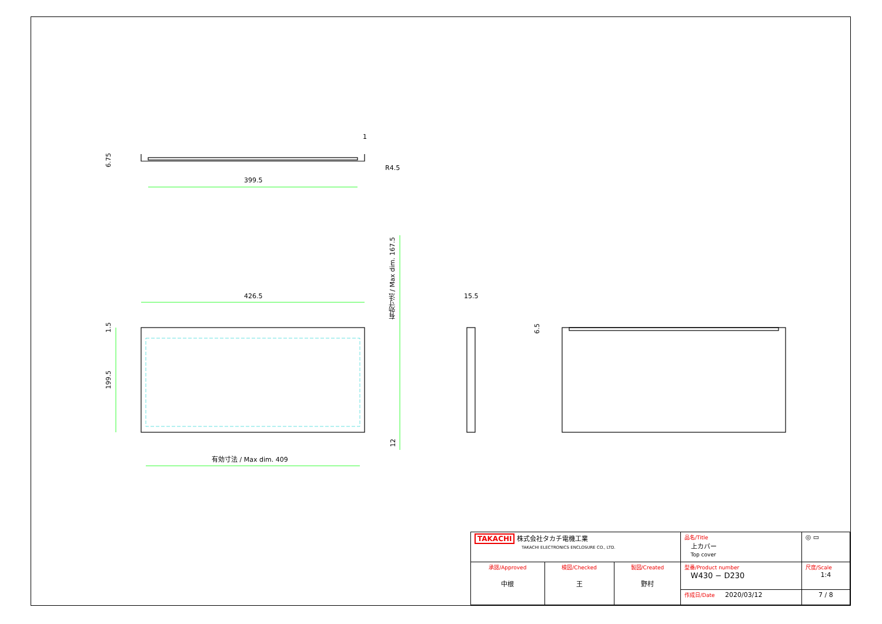399.5
1
R4.5
6.75
426.5
1.5
199.5
有効寸法 / Max dim. 167.5
12
有効寸法 / Max dim. 409
15.5
6.5
| TAKACHI 株式会社タカチ電機工業 TAKACHI ELECTRONICS ENCLOSURE CO., LTD. | | | 品名/Title 上カバー Top cover | ◎ ▭ |
| 承認/Approved 中根 | 検図/Checked 王 | 製図/Created 野村 | 型番/Product number W430 − D230 | 尺度/Scale 1:4 |
| | | | 作成日/Date 2020/03/12 | 7 / 8 |